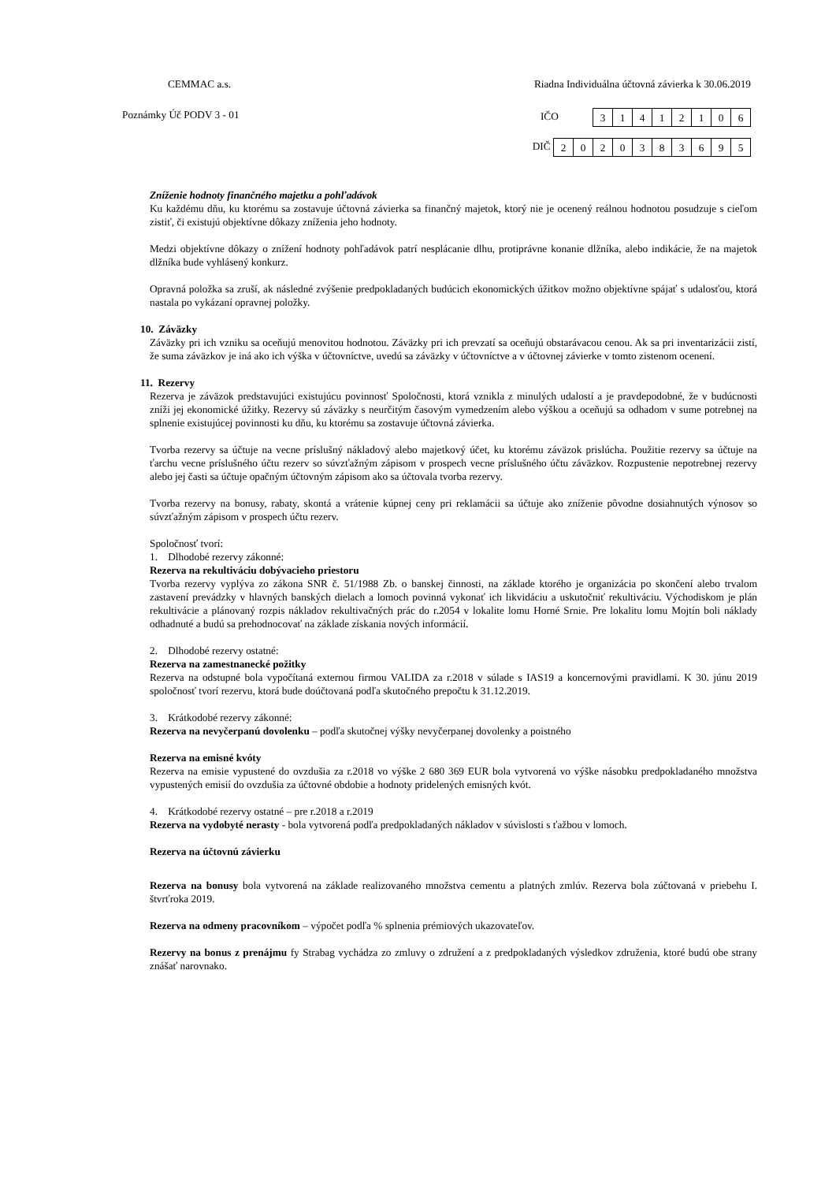CEMMAC a.s. Riadna Individuálna účtovná závierka k 30.06.2019
Poznámky Úč PODV 3 - 01 IČO
| 3 | 1 | 4 | 1 | 2 | 1 | 0 | 6 |
DIČ
| 2 | 0 | 2 | 0 | 3 | 8 | 3 | 6 | 9 | 5 |
Zníženie hodnoty finančného majetku a pohľadávok
Ku každému dňu, ku ktorému sa zostavuje účtovná závierka sa finančný majetok, ktorý nie je ocenený reálnou hodnotou posudzuje s cieľom zistiť, či existujú objektívne dôkazy zníženia jeho hodnoty.
Medzi objektívne dôkazy o znížení hodnoty pohľadávok patrí nesplácanie dlhu, protiprávne konanie dlžníka, alebo indikácie, že na majetok dlžníka bude vyhlásený konkurz.
Opravná položka sa zruší, ak následné zvýšenie predpokladaných budúcich ekonomických úžitkov možno objektívne spájať s udalosťou, ktorá nastala po vykázaní opravnej položky.
10. Záväzky
Záväzky pri ich vzniku sa oceňujú menovitou hodnotou. Záväzky pri ich prevzatí sa oceňujú obstarávacou cenou. Ak sa pri inventarizácii zistí, že suma záväzkov je iná ako ich výška v účtovníctve, uvedú sa záväzky v účtovníctve a v účtovnej závierke v tomto zistenom ocenení.
11. Rezervy
Rezerva je záväzok predstavujúci existujúcu povinnosť Spoločnosti, ktorá vznikla z minulých udalostí a je pravdepodobné, že v budúcnosti zníži jej ekonomické úžitky. Rezervy sú záväzky s neurčitým časovým vymedzením alebo výškou a oceňujú sa odhadom v sume potrebnej na splnenie existujúcej povinnosti ku dňu, ku ktorému sa zostavuje účtovná závierka.
Tvorba rezervy sa účtuje na vecne príslušný nákladový alebo majetkový účet, ku ktorému záväzok prislúcha. Použitie rezervy sa účtuje na ťarchu vecne príslušného účtu rezerv so súvzťažným zápisom v prospech vecne príslušného účtu záväzkov. Rozpustenie nepotrebnej rezervy alebo jej časti sa účtuje opačným účtovným zápisom ako sa účtovala tvorba rezervy.
Tvorba rezervy na bonusy, rabaty, skontá a vrátenie kúpnej ceny pri reklamácii sa účtuje ako zníženie pôvodne dosiahnutých výnosov so súvzťažným zápisom v prospech účtu rezerv.
Spoločnosť tvorí:
1. Dlhodobé rezervy zákonné:
Rezerva na rekultiváciu dobývacieho priestoru
Tvorba rezervy vyplýva zo zákona SNR č. 51/1988 Zb. o banskej činnosti, na základe ktorého je organizácia po skončení alebo trvalom zastavení prevádzky v hlavných banských dielach a lomoch povinná vykonať ich likvidáciu a uskutočniť rekultiváciu. Východiskom je plán rekultivácie a plánovaný rozpis nákladov rekultivačných prác do r.2054 v lokalite lomu Horné Srnie. Pre lokalitu lomu Mojtín boli náklady odhadnuté a budú sa prehodnocovať na základe získania nových informácií.
2. Dlhodobé rezervy ostatné:
Rezerva na zamestnanecké požitky
Rezerva na odstupné bola vypočítaná externou firmou VALIDA za r.2018 v súlade s IAS19 a koncernovými pravidlami. K 30. júnu 2019 spoločnosť tvorí rezervu, ktorá bude doúčtovaná podľa skutočného prepočtu k 31.12.2019.
3. Krátkodobé rezervy zákonné:
Rezerva na nevyčerpanú dovolenku – podľa skutočnej výšky nevyčerpanej dovolenky a poistného
Rezerva na emisné kvóty
Rezerva na emisie vypustené do ovzdušia za r.2018 vo výške 2 680 369 EUR bola vytvorená vo výške násobku predpokladaného množstva vypustených emisií do ovzdušia za účtovné obdobie a hodnoty pridelených emisných kvót.
4. Krátkodobé rezervy ostatné – pre r.2018 a r.2019
Rezerva na vydobyté nerasty - bola vytvorená podľa predpokladaných nákladov v súvislosti s ťažbou v lomoch.
Rezerva na účtovnú závierku
Rezerva na bonusy bola vytvorená na základe realizovaného množstva cementu a platných zmlúv. Rezerva bola zúčtovaná v priebehu I. štvrťroka 2019.
Rezerva na odmeny pracovníkom – výpočet podľa % splnenia prémiových ukazovateľov.
Rezervy na bonus z prenájmu fy Strabag vychádza zo zmluvy o združení a z predpokladaných výsledkov združenia, ktoré budú obe strany znášať narovnako.